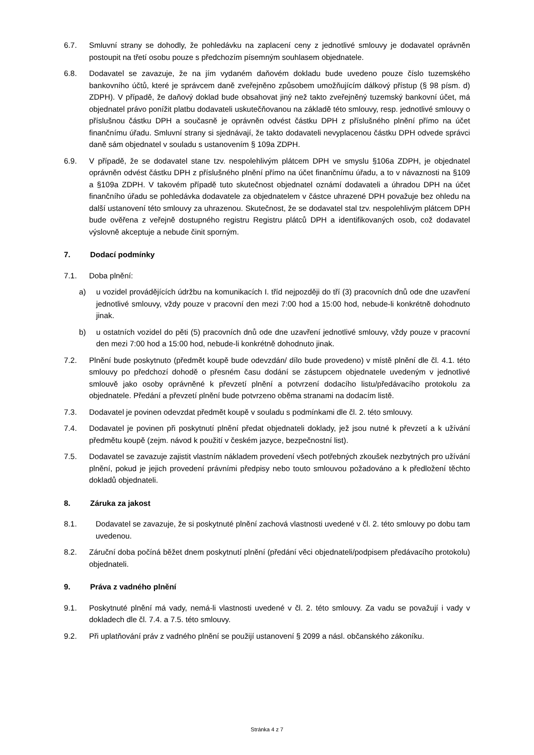6.7. Smluvní strany se dohodly, že pohledávku na zaplacení ceny z jednotlivé smlouvy je dodavatel oprávněn postoupit na třetí osobu pouze s předchozím písemným souhlasem objednatele.
6.8. Dodavatel se zavazuje, že na jím vydaném daňovém dokladu bude uvedeno pouze číslo tuzemského bankovního účtů, které je správcem daně zveřejněno způsobem umožňujícím dálkový přístup (§ 98 písm. d) ZDPH). V případě, že daňový doklad bude obsahovat jiný než takto zveřejněný tuzemský bankovní účet, má objednatel právo ponížit platbu dodavateli uskutečňovanou na základě této smlouvy, resp. jednotlivé smlouvy o příslušnou částku DPH a současně je oprávněn odvést částku DPH z příslušného plnění přímo na účet finančnímu úřadu. Smluvní strany si sjednávají, že takto dodavateli nevyplacenou částku DPH odvede správci daně sám objednatel v souladu s ustanovením § 109a ZDPH.
6.9. V případě, že se dodavatel stane tzv. nespolehlivým plátcem DPH ve smyslu §106a ZDPH, je objednatel oprávněn odvést částku DPH z příslušného plnění přímo na účet finančnímu úřadu, a to v návaznosti na §109 a §109a ZDPH. V takovém případě tuto skutečnost objednatel oznámí dodavateli a úhradou DPH na účet finančního úřadu se pohledávka dodavatele za objednatelem v částce uhrazené DPH považuje bez ohledu na další ustanovení této smlouvy za uhrazenou. Skutečnost, že se dodavatel stal tzv. nespolehlivým plátcem DPH bude ověřena z veřejně dostupného registru Registru plátců DPH a identifikovaných osob, což dodavatel výslovně akceptuje a nebude činit sporným.
7. Dodací podmínky
7.1. Doba plnění:
a) u vozidel provádějících údržbu na komunikacích I. tříd nejpozději do tří (3) pracovních dnů ode dne uzavření jednotlivé smlouvy, vždy pouze v pracovní den mezi 7:00 hod a 15:00 hod, nebude-li konkrétně dohodnuto jinak.
b) u ostatních vozidel do pěti (5) pracovních dnů ode dne uzavření jednotlivé smlouvy, vždy pouze v pracovní den mezi 7:00 hod a 15:00 hod, nebude-li konkrétně dohodnuto jinak.
7.2. Plnění bude poskytnuto (předmět koupě bude odevzdán/ dílo bude provedeno) v místě plnění dle čl. 4.1. této smlouvy po předchozí dohodě o přesném času dodání se zástupcem objednatele uvedeným v jednotlivé smlouvě jako osoby oprávněné k převzetí plnění a potvrzení dodacího listu/předávacího protokolu za objednatele. Předání a převzetí plnění bude potvrzeno oběma stranami na dodacím listě.
7.3. Dodavatel je povinen odevzdat předmět koupě v souladu s podmínkami dle čl. 2. této smlouvy.
7.4. Dodavatel je povinen při poskytnutí plnění předat objednateli doklady, jež jsou nutné k převzetí a k užívání předmětu koupě (zejm. návod k použití v českém jazyce, bezpečnostní list).
7.5. Dodavatel se zavazuje zajistit vlastním nákladem provedení všech potřebných zkoušek nezbytných pro užívání plnění, pokud je jejich provedení právními předpisy nebo touto smlouvou požadováno a k předložení těchto dokladů objednateli.
8. Záruka za jakost
8.1. Dodavatel se zavazuje, že si poskytnuté plnění zachová vlastnosti uvedené v čl. 2. této smlouvy po dobu tam uvedenou.
8.2. Záruční doba počíná běžet dnem poskytnutí plnění (předání věci objednateli/podpisem předávacího protokolu) objednateli.
9. Práva z vadného plnění
9.1. Poskytnuté plnění má vady, nemá-li vlastnosti uvedené v čl. 2. této smlouvy. Za vadu se považují i vady v dokladech dle čl. 7.4. a 7.5. této smlouvy.
9.2. Při uplatňování práv z vadného plnění se použijí ustanovení § 2099 a násl. občanského zákoníku.
Stránka 4 z 7